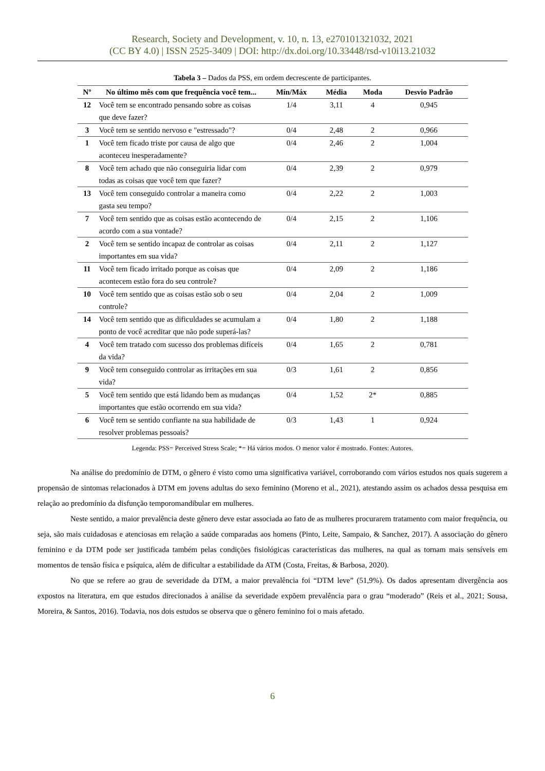Research, Society and Development, v. 10, n. 13, e270101321032, 2021
(CC BY 4.0) | ISSN 2525-3409 | DOI: http://dx.doi.org/10.33448/rsd-v10i13.21032
Tabela 3 – Dados da PSS, em ordem decrescente de participantes.
| Nº | No último mês com que frequência você tem... | Mín/Máx | Média | Moda | Desvio Padrão |
| --- | --- | --- | --- | --- | --- |
| 12 | Você tem se encontrado pensando sobre as coisas que deve fazer? | 1/4 | 3,11 | 4 | 0,945 |
| 3 | Você tem se sentido nervoso e "estressado"? | 0/4 | 2,48 | 2 | 0,966 |
| 1 | Você tem ficado triste por causa de algo que aconteceu inesperadamente? | 0/4 | 2,46 | 2 | 1,004 |
| 8 | Você tem achado que não conseguiria lidar com todas as coisas que você tem que fazer? | 0/4 | 2,39 | 2 | 0,979 |
| 13 | Você tem conseguido controlar a maneira como gasta seu tempo? | 0/4 | 2,22 | 2 | 1,003 |
| 7 | Você tem sentido que as coisas estão acontecendo de acordo com a sua vontade? | 0/4 | 2,15 | 2 | 1,106 |
| 2 | Você tem se sentido incapaz de controlar as coisas importantes em sua vida? | 0/4 | 2,11 | 2 | 1,127 |
| 11 | Você tem ficado irritado porque as coisas que acontecem estão fora do seu controle? | 0/4 | 2,09 | 2 | 1,186 |
| 10 | Você tem sentido que as coisas estão sob o seu controle? | 0/4 | 2,04 | 2 | 1,009 |
| 14 | Você tem sentido que as dificuldades se acumulam a ponto de você acreditar que não pode superá-las? | 0/4 | 1,80 | 2 | 1,188 |
| 4 | Você tem tratado com sucesso dos problemas difíceis da vida? | 0/4 | 1,65 | 2 | 0,781 |
| 9 | Você tem conseguido controlar as irritações em sua vida? | 0/3 | 1,61 | 2 | 0,856 |
| 5 | Você tem sentido que está lidando bem as mudanças importantes que estão ocorrendo em sua vida? | 0/4 | 1,52 | 2* | 0,885 |
| 6 | Você tem se sentido confiante na sua habilidade de resolver problemas pessoais? | 0/3 | 1,43 | 1 | 0,924 |
Legenda: PSS= Perceived Stress Scale; *= Há vários modos. O menor valor é mostrado. Fontes: Autores.
Na análise do predomínio de DTM, o gênero é visto como uma significativa variável, corroborando com vários estudos nos quais sugerem a propensão de sintomas relacionados à DTM em jovens adultas do sexo feminino (Moreno et al., 2021), atestando assim os achados dessa pesquisa em relação ao predomínio da disfunção temporomandibular em mulheres.
Neste sentido, a maior prevalência deste gênero deve estar associada ao fato de as mulheres procurarem tratamento com maior frequência, ou seja, são mais cuidadosas e atenciosas em relação a saúde comparadas aos homens (Pinto, Leite, Sampaio, & Sanchez, 2017). A associação do gênero feminino e da DTM pode ser justificada também pelas condições fisiológicas características das mulheres, na qual as tornam mais sensíveis em momentos de tensão física e psíquica, além de dificultar a estabilidade da ATM (Costa, Freitas, & Barbosa, 2020).
No que se refere ao grau de severidade da DTM, a maior prevalência foi “DTM leve” (51,9%). Os dados apresentam divergência aos expostos na literatura, em que estudos direcionados à análise da severidade expõem prevalência para o grau “moderado” (Reis et al., 2021; Sousa, Moreira, & Santos, 2016). Todavia, nos dois estudos se observa que o gênero feminino foi o mais afetado.
6